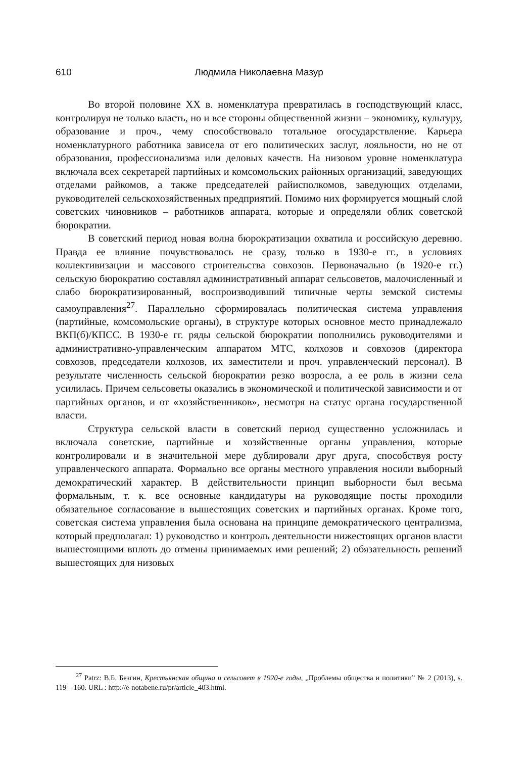610 Людмила Николаевна Мазур
Во второй половине XX в. номенклатура превратилась в господствующий класс, контролируя не только власть, но и все стороны общественной жизни – экономику, культуру, образование и проч., чему способствовало тотальное огосударствление. Карьера номенклатурного работника зависела от его политических заслуг, лояльности, но не от образования, профессионализма или деловых качеств. На низовом уровне номенклатура включала всех секретарей партийных и комсомольских районных организаций, заведующих отделами райкомов, а также председателей райисполкомов, заведующих отделами, руководителей сельскохозяйственных предприятий. Помимо них формируется мощный слой советских чиновников – работников аппарата, которые и определяли облик советской бюрократии.
В советский период новая волна бюрократизации охватила и российскую деревню. Правда ее влияние почувствовалось не сразу, только в 1930-е гг., в условиях коллективизации и массового строительства совхозов. Первоначально (в 1920-е гг.) сельскую бюрократию составлял административный аппарат сельсоветов, малочисленный и слабо бюрократизированный, воспроизводивший типичные черты земской системы самоуправления<sup>27</sup>. Параллельно сформировалась политическая система управления (партийные, комсомольские органы), в структуре которых основное место принадлежало ВКП(б)/КПСС. В 1930-е гг. ряды сельской бюрократии пополнились руководителями и административно-управленческим аппаратом МТС, колхозов и совхозов (директора совхозов, председатели колхозов, их заместители и проч. управленческий персонал). В результате численность сельской бюрократии резко возросла, а ее роль в жизни села усилилась. Причем сельсоветы оказались в экономической и политической зависимости и от партийных органов, и от «хозяйственников», несмотря на статус органа государственной власти.
Структура сельской власти в советский период существенно усложнилась и включала советские, партийные и хозяйственные органы управления, которые контролировали и в значительной мере дублировали друг друга, способствуя росту управленческого аппарата. Формально все органы местного управления носили выборный демократический характер. В действительности принцип выборности был весьма формальным, т. к. все основные кандидатуры на руководящие посты проходили обязательное согласование в вышестоящих советских и партийных органах. Кроме того, советская система управления была основана на принципе демократического централизма, который предполагал: 1) руководство и контроль деятельности нижестоящих органов власти вышестоящими вплоть до отмены принимаемых ими решений; 2) обязательность решений вышестоящих для низовых
<sup>27</sup> Patrz: В.Б. Безгин, Крестьянская община и сельсовет в 1920-е годы, „Проблемы общества и политики” № 2 (2013), s. 119 – 160. URL : http://e-notabene.ru/pr/article_403.html.